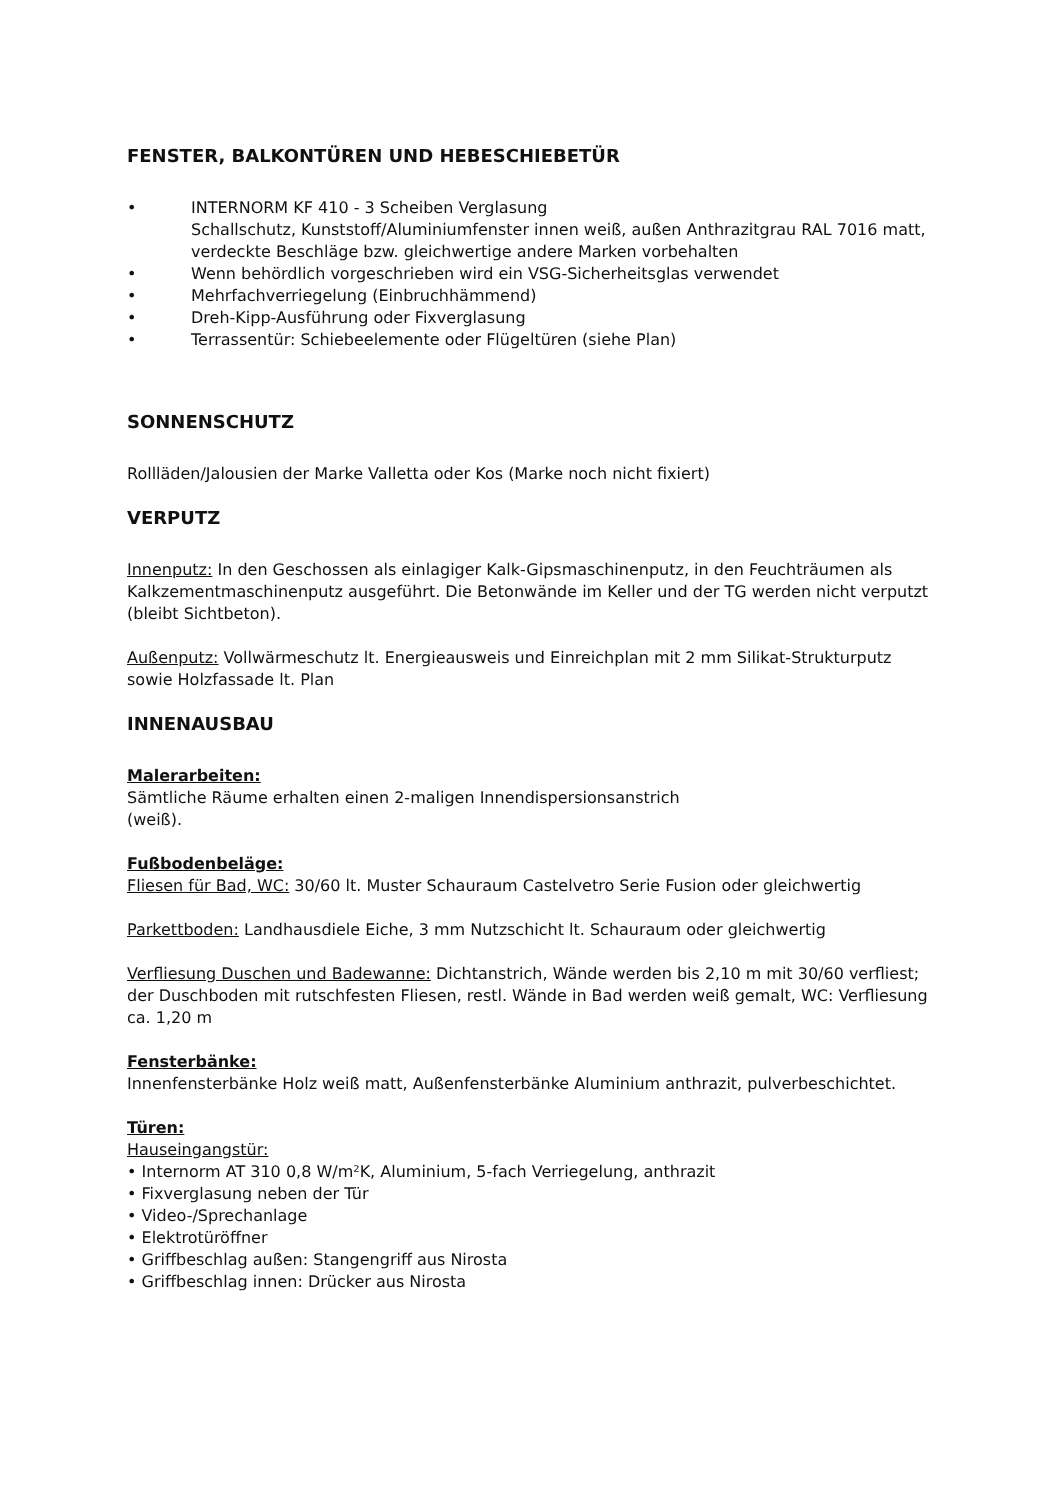FENSTER, BALKONTÜREN UND HEBESCHIEBETÜR
• INTERNORM KF 410 - 3 Scheiben Verglasung
Schallschutz, Kunststoff/Aluminiumfenster innen weiß, außen Anthrazitgrau RAL 7016 matt, verdeckte Beschläge bzw. gleichwertige andere Marken vorbehalten
• Wenn behördlich vorgeschrieben wird ein VSG-Sicherheitsglas verwendet
• Mehrfachverriegelung (Einbruchhämmend)
• Dreh-Kipp-Ausführung oder Fixverglasung
• Terrassentür: Schiebeelemente oder Flügeltüren (siehe Plan)
SONNENSCHUTZ
Rollläden/Jalousien der Marke Valletta oder Kos (Marke noch nicht fixiert)
VERPUTZ
Innenputz: In den Geschossen als einlagiger Kalk-Gipsmaschinenputz, in den Feuchträumen als Kalkzementmaschinenputz ausgeführt. Die Betonwände im Keller und der TG werden nicht verputzt (bleibt Sichtbeton).
Außenputz: Vollwärmeschutz lt. Energieausweis und Einreichplan mit 2 mm Silikat-Strukturputz sowie Holzfassade lt. Plan
INNENAUSBAU
Malerarbeiten:
Sämtliche Räume erhalten einen 2-maligen Innendispersionsanstrich
(weiß).
Fußbodenbeläge:
Fliesen für Bad, WC: 30/60 lt. Muster Schauraum Castelvetro Serie Fusion oder gleichwertig
Parkettboden: Landhausdiele Eiche, 3 mm Nutzschicht lt. Schauraum oder gleichwertig
Verfliesung Duschen und Badewanne: Dichtanstrich, Wände werden bis 2,10 m mit 30/60 verfliest; der Duschboden mit rutschfesten Fliesen, restl. Wände in Bad werden weiß gemalt, WC: Verfliesung ca. 1,20 m
Fensterbänke:
Innenfensterbänke Holz weiß matt, Außenfensterbänke Aluminium anthrazit, pulverbeschichtet.
Türen:
Hauseingangstür:
• Internorm AT 310 0,8 W/m²K, Aluminium, 5-fach Verriegelung, anthrazit
• Fixverglasung neben der Tür
• Video-/Sprechanlage
• Elektrotüröffner
• Griffbeschlag außen: Stangengriff aus Nirosta
• Griffbeschlag innen: Drücker aus Nirosta